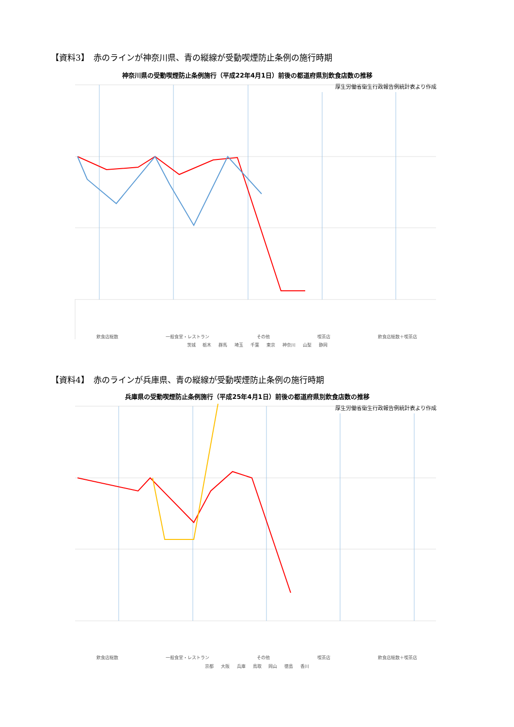【資料3】　赤のラインが神奈川県、青の縦線が受動喫煙防止条例の施行時期
神奈川県の受動喫煙防止条例施行（平成22年4月1日）前後の都道府県別飲食店数の推移
厚生労働省衛生行政報告例統計表より作成
茨城 栃木 群馬 埼玉 千葉 東京 神奈川 山梨 静岡
飲食店総数 一般食堂・レストラン その他 喫茶店 飲食店総数＋喫茶店
【資料4】　赤のラインが兵庫県、青の縦線が受動喫煙防止条例の施行時期
兵庫県の受動喫煙防止条例施行（平成25年4月1日）前後の都道府県別飲食店数の推移
厚生労働省衛生行政報告例統計表より作成
京都 大阪 兵庫 鳥取 岡山 徳島 香川
飲食店総数 一般食堂・レストラン その他 喫茶店 飲食店総数＋喫茶店